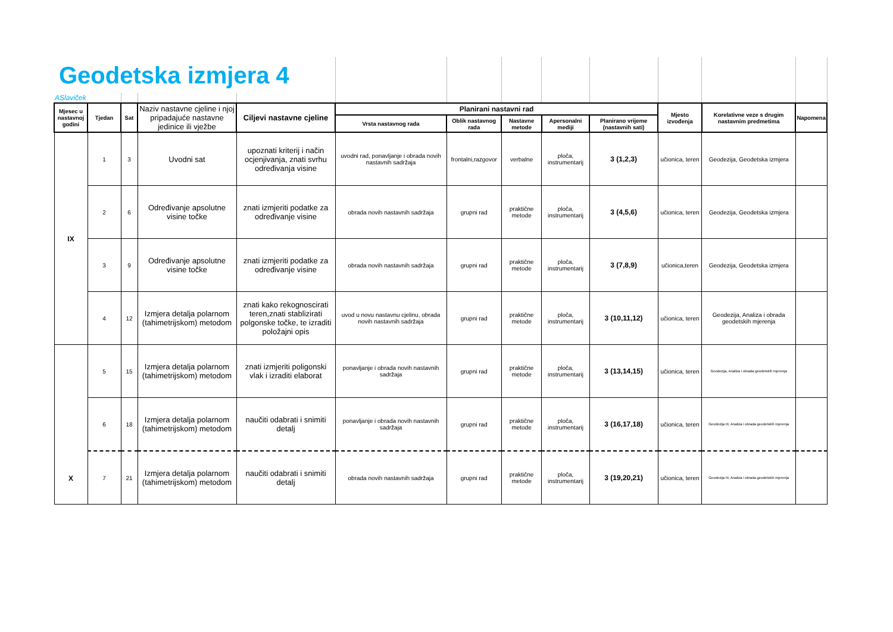| Geodetska izmjera 4 | | | | | | | | | | | | |
| ASlaviček | | | | | | | | | | | | |
| Mjesec u nastavnoj godini | Tjedan | Sat | Naziv nastavne cjeline i njoj pripadajuće nastavne jedinice ili vježbe | Ciljevi nastavne cjeline | Planirani nastavni rad | | | | | Mjesto izvođenja | Korelativne veze s drugim nastavnim predmetima | Napomena |
| | | | | | Vrsta nastavnog rada | Oblik nastavnog rada | Nastavne metode | Apersonalni mediji | Planirano vrijeme (nastavnih sati) | | | |
| IX | 1 | 3 | Uvodni sat | upoznati kriterij i način ocjenjivanja, znati svrhu određivanja visine | uvodni rad, ponavljanje i obrada novih nastavnih sadržaja | frontalni,razgovor | verbalne | ploča, instrumentarij | 3 (1,2,3) | učionica, teren | Geodezija, Geodetska izmjera | |
| | 2 | 6 | Određivanje apsolutne visine točke | znati izmjeriti podatke za određivanje visine | obrada novih nastavnih sadržaja | grupni rad | praktične metode | ploča, instrumentarij | 3 (4,5,6) | učionica, teren | Geodezija, Geodetska izmjera | |
| | 3 | 9 | Određivanje apsolutne visine točke | znati izmjeriti podatke za određivanje visine | obrada novih nastavnih sadržaja | grupni rad | praktične metode | ploča, instrumentarij | 3 (7,8,9) | učionica,teren | Geodezija, Geodetska izmjera | |
| | 4 | 12 | Izmjera detalja polarnom (tahimetrijskom) metodom | znati kako rekognoscirati teren,znati stablizirati polgonske točke, te izraditi položajni opis | uvod u novu nastavnu cjelinu, obrada novih nastavnih sadržaja | grupni rad | praktične metode | ploča, instrumentarij | 3 (10,11,12) | učionica, teren | Geodezija, Analiza i obrada geodetskih mjerenja | |
| X | 5 | 15 | Izmjera detalja polarnom (tahimetrijskom) metodom | znati izmjeriti poligonski vlak i izraditi elaborat | ponavljanje i obrada novih nastavnih sadržaja | grupni rad | praktične metode | ploča, instrumentarij | 3 (13,14,15) | učionica, teren | Geodezija, Analiza i obrada geodetskih mjerenja | |
| | 6 | 18 | Izmjera detalja polarnom (tahimetrijskom) metodom | naučiti odabrati i snimiti detalj | ponavljanje i obrada novih nastavnih sadržaja | grupni rad | praktične metode | ploča, instrumentarij | 3 (16,17,18) | učionica, teren | Geodezija III, Analiza i obrada geodetskih mjerenja | |
| | 7 | 21 | Izmjera detalja polarnom (tahimetrijskom) metodom | naučiti odabrati i snimiti detalj | obrada novih nastavnih sadržaja | grupni rad | praktične metode | ploča, instrumentarij | 3 (19,20,21) | učionica, teren | Geodezija III, Analiza i obrada geodetskih mjerenja | |